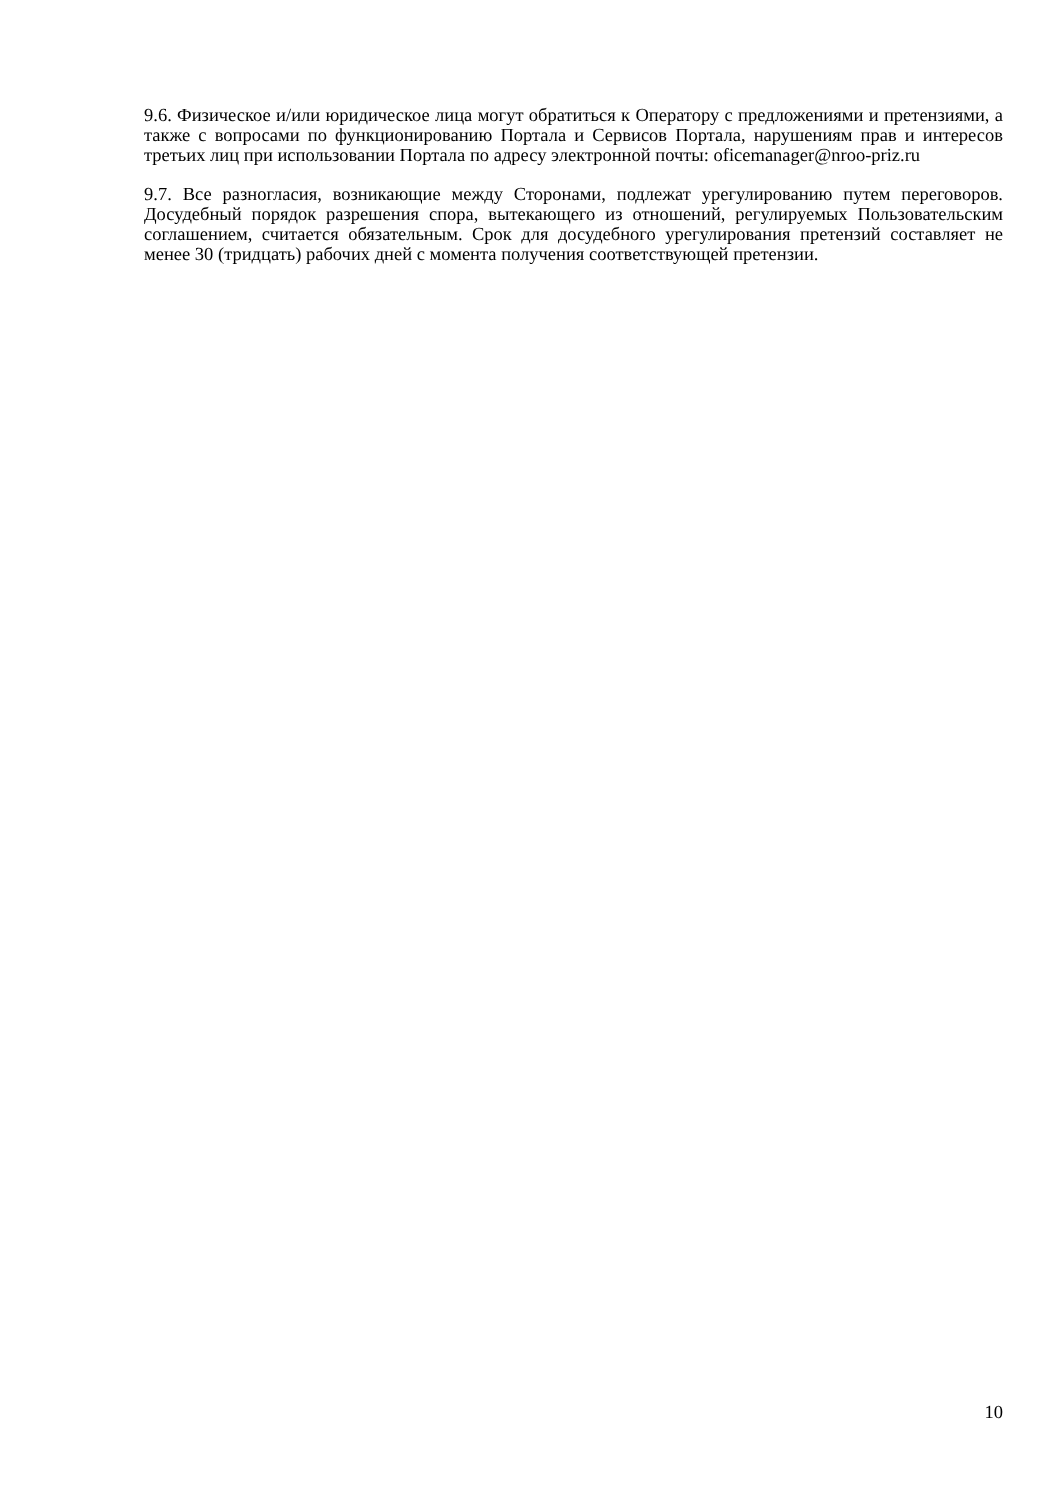9.6. Физическое и/или юридическое лица могут обратиться к Оператору с предложениями и претензиями, а также с вопросами по функционированию Портала и Сервисов Портала, нарушениям прав и интересов третьих лиц при использовании Портала по адресу электронной почты: oficemanager@nroo-priz.ru
9.7. Все разногласия, возникающие между Сторонами, подлежат урегулированию путем переговоров. Досудебный порядок разрешения спора, вытекающего из отношений, регулируемых Пользовательским соглашением, считается обязательным. Срок для досудебного урегулирования претензий составляет не менее 30 (тридцать) рабочих дней с момента получения соответствующей претензии.
10